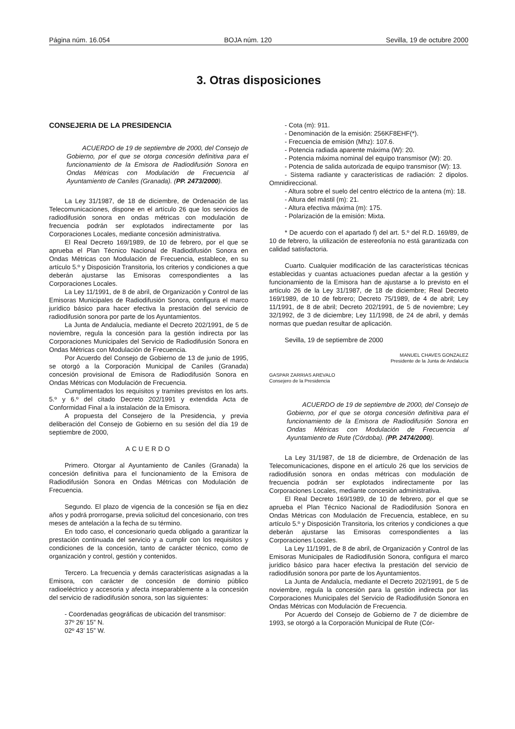Página núm. 16.054 BOJA núm. 120 Sevilla, 19 de octubre 2000
3. Otras disposiciones
CONSEJERIA DE LA PRESIDENCIA
ACUERDO de 19 de septiembre de 2000, del Consejo de Gobierno, por el que se otorga concesión definitiva para el funcionamiento de la Emisora de Radiodifusión Sonora en Ondas Métricas con Modulación de Frecuencia al Ayuntamiento de Caniles (Granada). (PP. 2473/2000).
La Ley 31/1987, de 18 de diciembre, de Ordenación de las Telecomunicaciones, dispone en el artículo 26 que los servicios de radiodifusión sonora en ondas métricas con modulación de frecuencia podrán ser explotados indirectamente por las Corporaciones Locales, mediante concesión administrativa.
El Real Decreto 169/1989, de 10 de febrero, por el que se aprueba el Plan Técnico Nacional de Radiodifusión Sonora en Ondas Métricas con Modulación de Frecuencia, establece, en su artículo 5.º y Disposición Transitoria, los criterios y condiciones a que deberán ajustarse las Emisoras correspondientes a las Corporaciones Locales.
La Ley 11/1991, de 8 de abril, de Organización y Control de las Emisoras Municipales de Radiodifusión Sonora, configura el marco jurídico básico para hacer efectiva la prestación del servicio de radiodifusión sonora por parte de los Ayuntamientos.
La Junta de Andalucía, mediante el Decreto 202/1991, de 5 de noviembre, regula la concesión para la gestión indirecta por las Corporaciones Municipales del Servicio de Radiodifusión Sonora en Ondas Métricas con Modulación de Frecuencia.
Por Acuerdo del Consejo de Gobierno de 13 de junio de 1995, se otorgó a la Corporación Municipal de Caniles (Granada) concesión provisional de Emisora de Radiodifusión Sonora en Ondas Métricas con Modulación de Frecuencia.
Cumplimentados los requisitos y tramites previstos en los arts. 5.º y 6.º del citado Decreto 202/1991 y extendida Acta de Conformidad Final a la instalación de la Emisora.
A propuesta del Consejero de la Presidencia, y previa deliberación del Consejo de Gobierno en su sesión del día 19 de septiembre de 2000,
ACUERDO
Primero. Otorgar al Ayuntamiento de Caniles (Granada) la concesión definitiva para el funcionamiento de la Emisora de Radiodifusión Sonora en Ondas Métricas con Modulación de Frecuencia.
Segundo. El plazo de vigencia de la concesión se fija en diez años y podrá prorrogarse, previa solicitud del concesionario, con tres meses de antelación a la fecha de su término.
En todo caso, el concesionario queda obligado a garantizar la prestación continuada del servicio y a cumplir con los requisitos y condiciones de la concesión, tanto de carácter técnico, como de organización y control, gestión y contenidos.
Tercero. La frecuencia y demás características asignadas a la Emisora, con carácter de concesión de dominio público radioeléctrico y accesoria y afecta inseparablemente a la concesión del servicio de radiodifusión sonora, son las siguientes:
- Coordenadas geográficas de ubicación del transmisor:
37º 26’ 15” N.
02º 43’ 15” W.
- Cota (m): 911.
- Denominación de la emisión: 256KF8EHF(*).
- Frecuencia de emisión (Mhz): 107.6.
- Potencia radiada aparente máxima (W): 20.
- Potencia máxima nominal del equipo transmisor (W): 20.
- Potencia de salida autorizada de equipo transmisor (W): 13.
- Sistema radiante y características de radiación: 2 dipolos. Omnidireccional.
- Altura sobre el suelo del centro eléctrico de la antena (m): 18.
- Altura del mástil (m): 21.
- Altura efectiva máxima (m): 175.
- Polarización de la emisión: Mixta.
* De acuerdo con el apartado f) del art. 5.º del R.D. 169/89, de 10 de febrero, la utilización de estereofonía no está garantizada con calidad satisfactoria.
Cuarto. Cualquier modificación de las características técnicas establecidas y cuantas actuaciones puedan afectar a la gestión y funcionamiento de la Emisora han de ajustarse a lo previsto en el artículo 26 de la Ley 31/1987, de 18 de diciembre; Real Decreto 169/1989, de 10 de febrero; Decreto 75/1989, de 4 de abril; Ley 11/1991, de 8 de abril; Decreto 202/1991, de 5 de noviembre; Ley 32/1992, de 3 de diciembre; Ley 11/1998, de 24 de abril, y demás normas que puedan resultar de aplicación.
Sevilla, 19 de septiembre de 2000
MANUEL CHAVES GONZALEZ
Presidente de la Junta de Andalucía
GASPAR ZARRIAS AREVALO
Consejero de la Presidencia
ACUERDO de 19 de septiembre de 2000, del Consejo de Gobierno, por el que se otorga concesión definitiva para el funcionamiento de la Emisora de Radiodifusión Sonora en Ondas Métricas con Modulación de Frecuencia al Ayuntamiento de Rute (Córdoba). (PP. 2474/2000).
La Ley 31/1987, de 18 de diciembre, de Ordenación de las Telecomunicaciones, dispone en el artículo 26 que los servicios de radiodifusión sonora en ondas métricas con modulación de frecuencia podrán ser explotados indirectamente por las Corporaciones Locales, mediante concesión administrativa.
El Real Decreto 169/1989, de 10 de febrero, por el que se aprueba el Plan Técnico Nacional de Radiodifusión Sonora en Ondas Métricas con Modulación de Frecuencia, establece, en su artículo 5.º y Disposición Transitoria, los criterios y condiciones a que deberán ajustarse las Emisoras correspondientes a las Corporaciones Locales.
La Ley 11/1991, de 8 de abril, de Organización y Control de las Emisoras Municipales de Radiodifusión Sonora, configura el marco jurídico básico para hacer efectiva la prestación del servicio de radiodifusión sonora por parte de los Ayuntamientos.
La Junta de Andalucía, mediante el Decreto 202/1991, de 5 de noviembre, regula la concesión para la gestión indirecta por las Corporaciones Municipales del Servicio de Radiodifusión Sonora en Ondas Métricas con Modulación de Frecuencia.
Por Acuerdo del Consejo de Gobierno de 7 de diciembre de 1993, se otorgó a la Corporación Municipal de Rute (Cór-